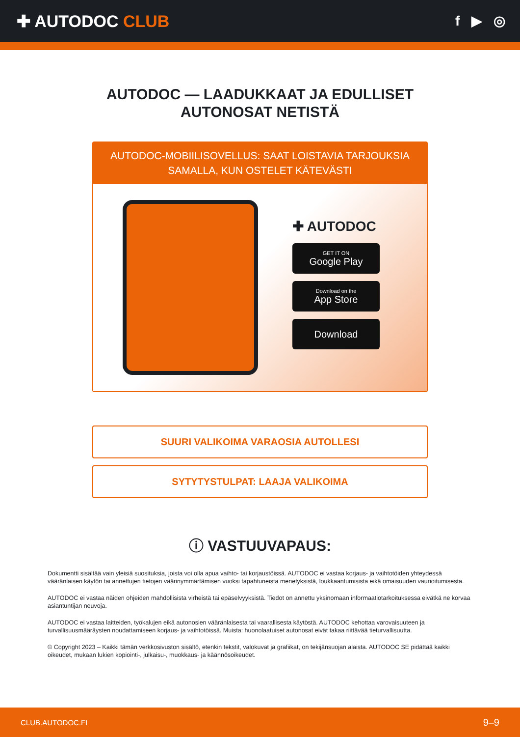✚ AUTODOC CLUB
f ▶ ◎
AUTODOC — LAADUKKAAT JA EDULLISET
AUTONOSAT NETISTÄ
AUTODOC-MOBIILISOVELLUS: SAAT LOISTAVIA TARJOUKSIA SAMALLA, KUN OSTELET KÄTEVÄSTI
✚ AUTODOC
GET IT ON
Google Play
Download on the
App Store
Download
SUURI VALIKOIMA VARAOSIA AUTOLLESI
SYTYTYSTULPAT: LAAJA VALIKOIMA
ⓘ VASTUUVAPAUS:
Dokumentti sisältää vain yleisiä suosituksia, joista voi olla apua vaihto- tai korjaustöissä. AUTODOC ei vastaa korjaus- ja vaihtotöiden yhteydessä vääränlaisen käytön tai annettujen tietojen väärinymmärtämisen vuoksi tapahtuneista menetyksistä, loukkaantumisista eikä omaisuuden vaurioitumisesta.
AUTODOC ei vastaa näiden ohjeiden mahdollisista virheistä tai epäselvyyksistä. Tiedot on annettu yksinomaan informaatiotarkoituksessa eivätkä ne korvaa asiantuntijan neuvoja.
AUTODOC ei vastaa laitteiden, työkalujen eikä autonosien vääränlaisesta tai vaarallisesta käytöstä. AUTODOC kehottaa varovaisuuteen ja turvallisuusmääräysten noudattamiseen korjaus- ja vaihtotöissä. Muista: huonolaatuiset autonosat eivät takaa riittävää tieturvallisuutta.
© Copyright 2023 – Kaikki tämän verkkosivuston sisältö, etenkin tekstit, valokuvat ja grafiikat, on tekijänsuojan alaista. AUTODOC SE pidättää kaikki oikeudet, mukaan lukien kopiointi-, julkaisu-, muokkaus- ja käännösoikeudet.
CLUB.AUTODOC.FI 9–9